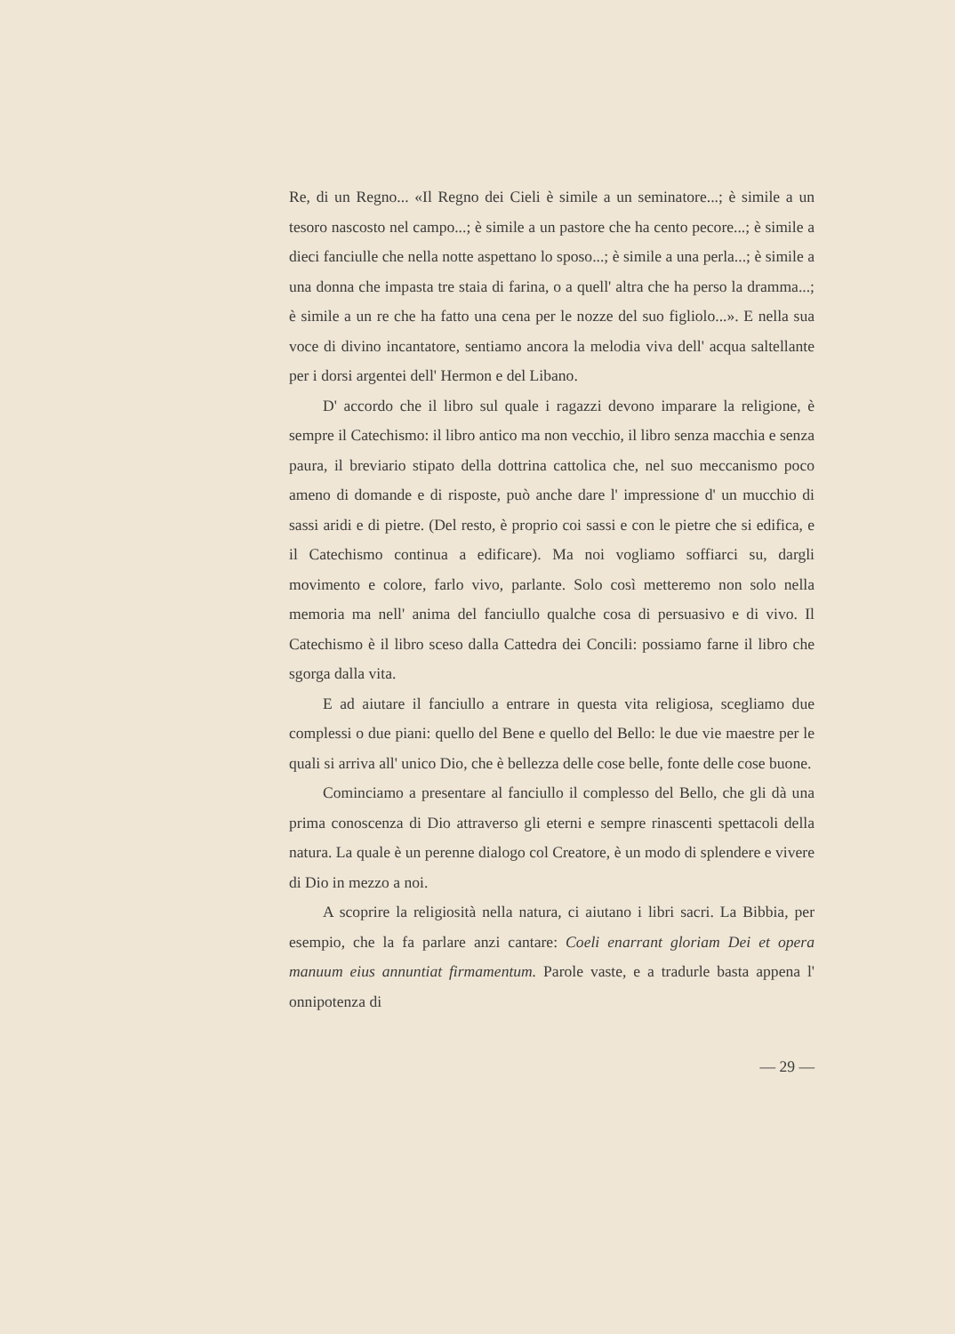Re, di un Regno... «Il Regno dei Cieli è simile a un seminatore...; è simile a un tesoro nascosto nel campo...; è simile a un pastore che ha cento pecore...; è simile a dieci fanciulle che nella notte aspettano lo sposo...; è simile a una perla...; è simile a una donna che impasta tre staia di farina, o a quell' altra che ha perso la dramma...; è simile a un re che ha fatto una cena per le nozze del suo figliolo...». E nella sua voce di divino incantatore, sentiamo ancora la melodia viva dell' acqua saltellante per i dorsi argentei dell' Hermon e del Libano.
D' accordo che il libro sul quale i ragazzi devono imparare la religione, è sempre il Catechismo: il libro antico ma non vecchio, il libro senza macchia e senza paura, il breviario stipato della dottrina cattolica che, nel suo meccanismo poco ameno di domande e di risposte, può anche dare l' impressione d' un mucchio di sassi aridi e di pietre. (Del resto, è proprio coi sassi e con le pietre che si edifica, e il Catechismo continua a edificare). Ma noi vogliamo soffiarci su, dargli movimento e colore, farlo vivo, parlante. Solo così metteremo non solo nella memoria ma nell' anima del fanciullo qualche cosa di persuasivo e di vivo. Il Catechismo è il libro sceso dalla Cattedra dei Concili: possiamo farne il libro che sgorga dalla vita.
E ad aiutare il fanciullo a entrare in questa vita religiosa, scegliamo due complessi o due piani: quello del Bene e quello del Bello: le due vie maestre per le quali si arriva all' unico Dio, che è bellezza delle cose belle, fonte delle cose buone.
Cominciamo a presentare al fanciullo il complesso del Bello, che gli dà una prima conoscenza di Dio attraverso gli eterni e sempre rinascenti spettacoli della natura. La quale è un perenne dialogo col Creatore, è un modo di splendere e vivere di Dio in mezzo a noi.
A scoprire la religiosità nella natura, ci aiutano i libri sacri. La Bibbia, per esempio, che la fa parlare anzi cantare: Coeli enarrant gloriam Dei et opera manuum eius annuntiat firmamentum. Parole vaste, e a tradurle basta appena l' onnipotenza di
— 29 —